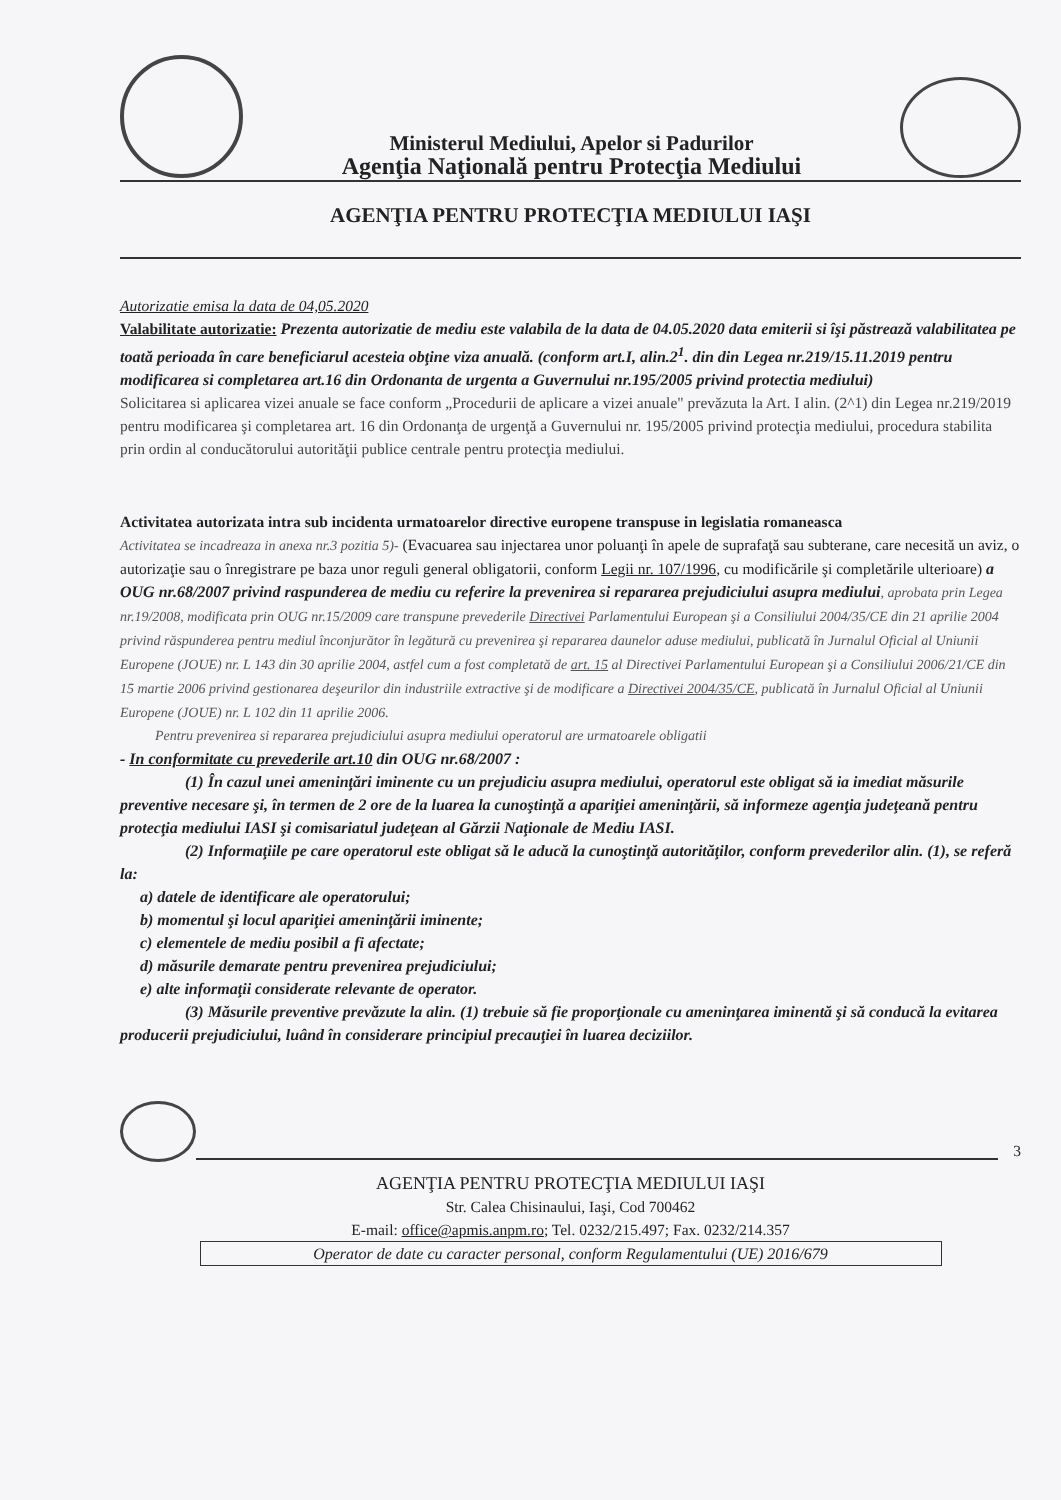Ministerul Mediului, Apelor si Padurilor
Agenţia Naţională pentru Protecţia Mediului
AGENŢIA PENTRU PROTECŢIA MEDIULUI IAŞI
Autorizatie emisa la data de 04,05.2020
Valabilitate autorizatie: Prezenta autorizatie de mediu este valabila de la data de 04.05.2020 data emiterii si îşi păstrează valabilitatea pe toată perioada în care beneficiarul acesteia obţine viza anuală. (conform art.I, alin.2<sup>1</sup>. din din Legea nr.219/15.11.2019 pentru modificarea si completarea art.16 din Ordonanta de urgenta a Guvernului nr.195/2005 privind protectia mediului)
Solicitarea si aplicarea vizei anuale se face conform „Procedurii de aplicare a vizei anuale" prevăzuta la Art. I alin. (2^1) din Legea nr.219/2019 pentru modificarea şi completarea art. 16 din Ordonanţa de urgenţă a Guvernului nr. 195/2005 privind protecţia mediului, procedura stabilita prin ordin al conducătorului autorităţii publice centrale pentru protecţia mediului.
Activitatea autorizata intra sub incidenta urmatoarelor directive europene transpuse in legislatia romaneasca
Activitatea se incadreaza in anexa nr.3 pozitia 5)- (Evacuarea sau injectarea unor poluanţi în apele de suprafaţă sau subterane, care necesită un aviz, o autorizaţie sau o înregistrare pe baza unor reguli general obligatorii, conform Legii nr. 107/1996, cu modificările şi completările ulterioare) a OUG nr.68/2007 privind raspunderea de mediu cu referire la prevenirea si repararea prejudiciului asupra mediului, aprobata prin Legea nr.19/2008, modificata prin OUG nr.15/2009 care transpune prevederile Directivei Parlamentului European şi a Consiliului 2004/35/CE din 21 aprilie 2004 privind răspunderea pentru mediul înconjurător în legătură cu prevenirea şi repararea daunelor aduse mediului, publicată în Jurnalul Oficial al Uniunii Europene (JOUE) nr. L 143 din 30 aprilie 2004, astfel cum a fost completată de art. 15 al Directivei Parlamentului European şi a Consiliului 2006/21/CE din 15 martie 2006 privind gestionarea deşeurilor din industriile extractive şi de modificare a Directivei 2004/35/CE, publicată în Jurnalul Oficial al Uniunii Europene (JOUE) nr. L 102 din 11 aprilie 2006.
Pentru prevenirea si repararea prejudiciului asupra mediului operatorul are urmatoarele obligatii
- In conformitate cu prevederile art.10 din OUG nr.68/2007 :
(1) În cazul unei ameninţări iminente cu un prejudiciu asupra mediului, operatorul este obligat să ia imediat măsurile preventive necesare şi, în termen de 2 ore de la luarea la cunoştinţă a apariţiei ameninţării, să informeze agenţia judeţeană pentru protecţia mediului IASI şi comisariatul judeţean al Gărzii Naţionale de Mediu IASI.
(2) Informaţiile pe care operatorul este obligat să le aducă la cunoştinţă autorităţilor, conform prevederilor alin. (1), se referă la:
a) datele de identificare ale operatorului;
b) momentul şi locul apariţiei ameninţării iminente;
c) elementele de mediu posibil a fi afectate;
d) măsurile demarate pentru prevenirea prejudiciului;
e) alte informaţii considerate relevante de operator.
(3) Măsurile preventive prevăzute la alin. (1) trebuie să fie proporţionale cu ameninţarea iminentă şi să conducă la evitarea producerii prejudiciului, luând în considerare principiul precauţiei în luarea deciziilor.
3
AGENŢIA PENTRU PROTECŢIA MEDIULUI IAŞI
Str. Calea Chisinaului, Iaşi, Cod 700462
E-mail: office@apmis.anpm.ro; Tel. 0232/215.497; Fax. 0232/214.357
Operator de date cu caracter personal, conform Regulamentului (UE) 2016/679